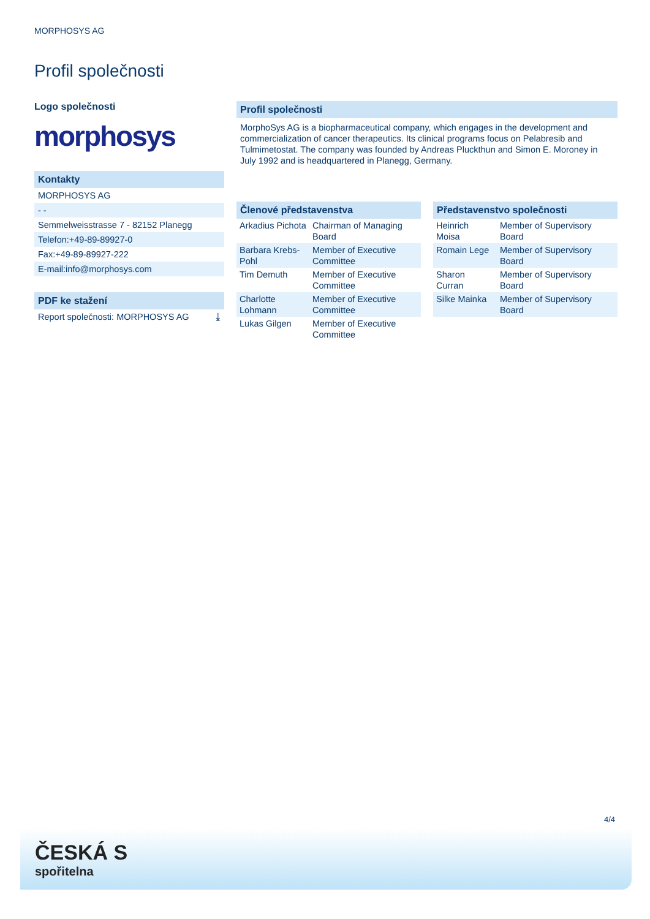MORPHOSYS AG
Profil společnosti
Logo společnosti
morphosys
Kontakty
MORPHOSYS AG
- -
Semmelweisstrasse 7 - 82152 Planegg
Telefon:+49-89-89927-0
Fax:+49-89-89927-222
E-mail:info@morphosys.com
PDF ke stažení
Report společnosti: MORPHOSYS AG ⤓
Profil společnosti
MorphoSys AG is a biopharmaceutical company, which engages in the development and commercialization of cancer therapeutics. Its clinical programs focus on Pelabresib and Tulmimetostat. The company was founded by Andreas Pluckthun and Simon E. Moroney in July 1992 and is headquartered in Planegg, Germany.
Členové představenstva
| Arkadius Pichota | Chairman of Managing Board |
| Barbara Krebs-Pohl | Member of Executive Committee |
| Tim Demuth | Member of Executive Committee |
| Charlotte Lohmann | Member of Executive Committee |
| Lukas Gilgen | Member of Executive Committee |
Představenstvo společnosti
| Heinrich Moisa | Member of Supervisory Board |
| Romain Lege | Member of Supervisory Board |
| Sharon Curran | Member of Supervisory Board |
| Silke Mainka | Member of Supervisory Board |
4/4
ČESKÁ S
spořitelna